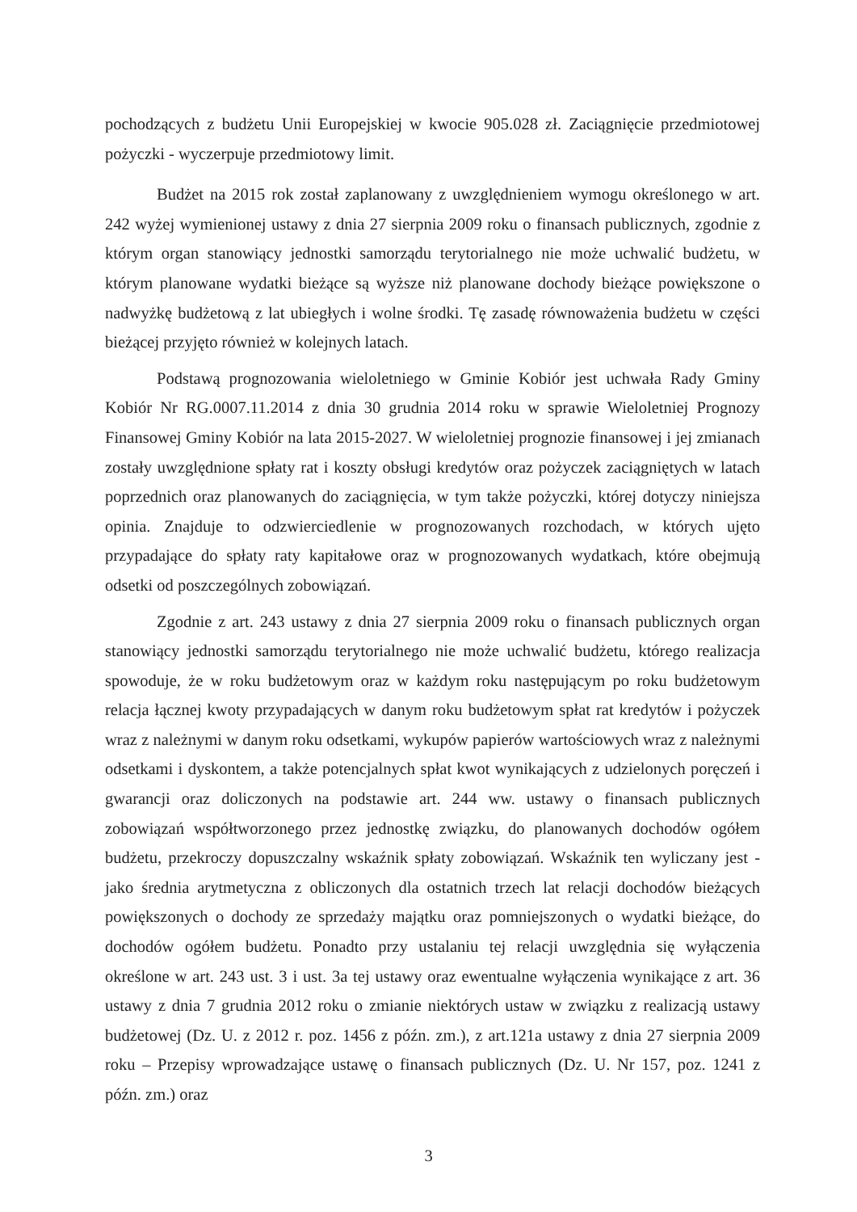pochodzących z budżetu Unii Europejskiej w kwocie 905.028 zł. Zaciągnięcie przedmiotowej pożyczki - wyczerpuje przedmiotowy limit.
Budżet na 2015 rok został zaplanowany z uwzględnieniem wymogu określonego w art. 242 wyżej wymienionej ustawy z dnia 27 sierpnia 2009 roku o finansach publicznych, zgodnie z którym organ stanowiący jednostki samorządu terytorialnego nie może uchwalić budżetu, w którym planowane wydatki bieżące są wyższe niż planowane dochody bieżące powiększone o nadwyżkę budżetową z lat ubiegłych i wolne środki. Tę zasadę równoważenia budżetu w części bieżącej przyjęto również w kolejnych latach.
Podstawą prognozowania wieloletniego w Gminie Kobiór jest uchwała Rady Gminy Kobiór Nr RG.0007.11.2014 z dnia 30 grudnia 2014 roku w sprawie Wieloletniej Prognozy Finansowej Gminy Kobiór na lata 2015-2027. W wieloletniej prognozie finansowej i jej zmianach zostały uwzględnione spłaty rat i koszty obsługi kredytów oraz pożyczek zaciągniętych w latach poprzednich oraz planowanych do zaciągnięcia, w tym także pożyczki, której dotyczy niniejsza opinia. Znajduje to odzwierciedlenie w prognozowanych rozchodach, w których ujęto przypadające do spłaty raty kapitałowe oraz w prognozowanych wydatkach, które obejmują odsetki od poszczególnych zobowiązań.
Zgodnie z art. 243 ustawy z dnia 27 sierpnia 2009 roku o finansach publicznych organ stanowiący jednostki samorządu terytorialnego nie może uchwalić budżetu, którego realizacja spowoduje, że w roku budżetowym oraz w każdym roku następującym po roku budżetowym relacja łącznej kwoty przypadających w danym roku budżetowym spłat rat kredytów i pożyczek wraz z należnymi w danym roku odsetkami, wykupów papierów wartościowych wraz z należnymi odsetkami i dyskontem, a także potencjalnych spłat kwot wynikających z udzielonych poręczeń i gwarancji oraz doliczonych na podstawie art. 244 ww. ustawy o finansach publicznych zobowiązań współtworzonego przez jednostkę związku, do planowanych dochodów ogółem budżetu, przekroczy dopuszczalny wskaźnik spłaty zobowiązań. Wskaźnik ten wyliczany jest - jako średnia arytmetyczna z obliczonych dla ostatnich trzech lat relacji dochodów bieżących powiększonych o dochody ze sprzedaży majątku oraz pomniejszonych o wydatki bieżące, do dochodów ogółem budżetu. Ponadto przy ustalaniu tej relacji uwzględnia się wyłączenia określone w art. 243 ust. 3 i ust. 3a tej ustawy oraz ewentualne wyłączenia wynikające z art. 36 ustawy z dnia 7 grudnia 2012 roku o zmianie niektórych ustaw w związku z realizacją ustawy budżetowej (Dz. U. z 2012 r. poz. 1456 z późn. zm.), z art.121a ustawy z dnia 27 sierpnia 2009 roku – Przepisy wprowadzające ustawę o finansach publicznych (Dz. U. Nr 157, poz. 1241 z późn. zm.) oraz
3